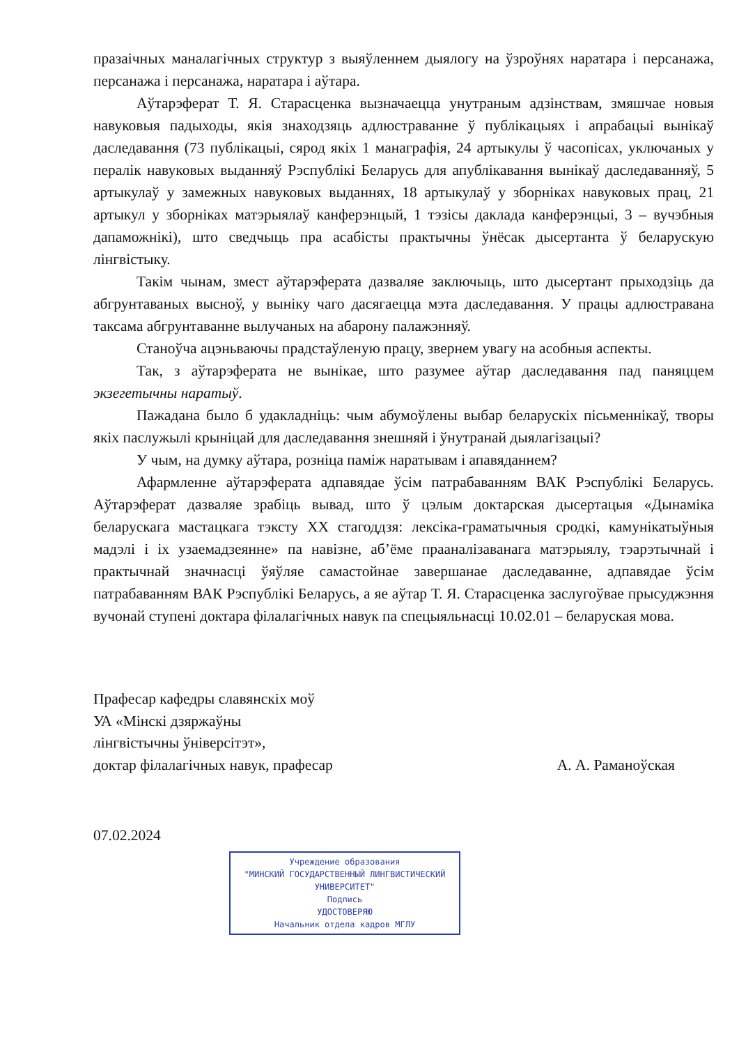празаічных маналагічных структур з выяўленнем дыялогу на ўзроўнях наратара і персанажа, персанажа і персанажа, наратара і аўтара.
Аўтарэферат Т. Я. Старасценка вызначаецца унутраным адзінствам, змяшчае новыя навуковыя падыходы, якія знаходзяць адлюстраванне ў публікацыях і апрабацыі вынікаў даследавання (73 публікацыі, сярод якіх 1 манаграфія, 24 артыкулы ў часопісах, уключаных у пералік навуковых выданняў Рэспублікі Беларусь для апублікавання вынікаў даследаванняў, 5 артыкулаў у замежных навуковых выданнях, 18 артыкулаў у зборніках навуковых прац, 21 артыкул у зборніках матэрыялаў канферэнцый, 1 тэзісы даклада канферэнцыі, 3 – вучэбныя дапаможнікі), што сведчыць пра асабісты практычны ўнёсак дысертанта ў беларускую лінгвістыку.
Такім чынам, змест аўтарэферата дазваляе заключыць, што дысертант прыходзіць да абгрунтаваных высноў, у выніку чаго дасягаецца мэта даследавання. У працы адлюстравана таксама абгрунтаванне вылучаных на абарону палажэнняў.
Станоўча ацэньваючы прадстаўленую працу, звернем увагу на асобныя аспекты.
Так, з аўтарэферата не вынікае, што разумее аўтар даследавання пад паняццем экзегетычны наратыў.
Пажадана было б удакладніць: чым абумоўлены выбар беларускіх пісьменнікаў, творы якіх паслужылі крыніцай для даследавання знешняй і ўнутранай дыялагізацыі?
У чым, на думку аўтара, розніца паміж наратывам і апавяданнем?
Афармленне аўтарэферата адпавядае ўсім патрабаванням ВАК Рэспублікі Беларусь. Аўтарэферат дазваляе зрабіць вывад, што ў цэлым доктарская дысертацыя «Дынаміка беларускага мастацкага тэксту XX стагоддзя: лексіка-граматычныя сродкі, камунікатыўныя мадэлі і іх узаемадзеянне» па навізне, аб’ёме прааналізаванага матэрыялу, тэарэтычнай і практычнай значнасці ўяўляе самастойнае завершанае даследаванне, адпавядае ўсім патрабаванням ВАК Рэспублікі Беларусь, а яе аўтар Т. Я. Старасценка заслугоўвае прысуджэння вучонай ступені доктара філалагічных навук па спецыяльнасці 10.02.01 – беларуская мова.
Прафесар кафедры славянскіх моў
УА «Мінскі дзяржаўны
лінгвістычны ўніверсітэт»,
доктар філалагічных навук, прафесар А. А. Раманоўская
07.02.2024
Учреждение образования
"МИНСКИЙ ГОСУДАРСТВЕННЫЙ ЛИНГВИСТИЧЕСКИЙ УНИВЕРСИТЕТ"
Подпись
УДОСТОВЕРЯЮ
Начальник отдела кадров МГЛУ